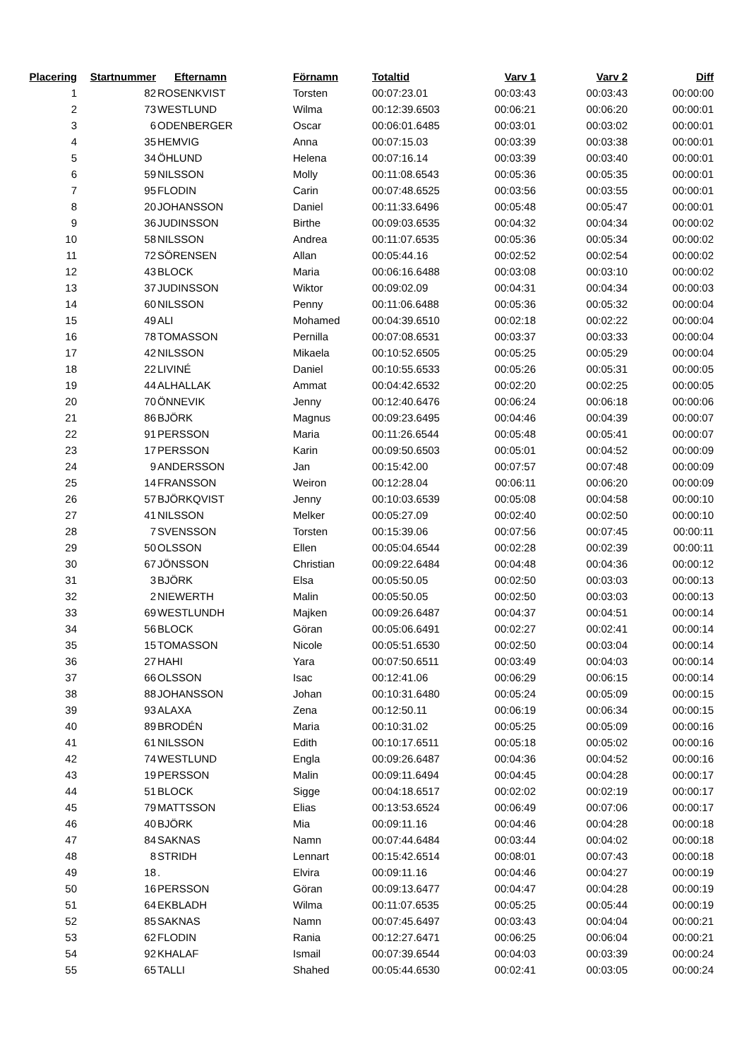| Placering | Startnummer | Efternamn | Förnamn | Totaltid | Varv 1 | Varv 2 | Diff |
| --- | --- | --- | --- | --- | --- | --- | --- |
| 1 | 82 | ROSENKVIST | Torsten | 00:07:23.01 | 00:03:43 | 00:03:43 | 00:00:00 |
| 2 | 73 | WESTLUND | Wilma | 00:12:39.6503 | 00:06:21 | 00:06:20 | 00:00:01 |
| 3 | 6 | ODENBERGER | Oscar | 00:06:01.6485 | 00:03:01 | 00:03:02 | 00:00:01 |
| 4 | 35 | HEMVIG | Anna | 00:07:15.03 | 00:03:39 | 00:03:38 | 00:00:01 |
| 5 | 34 | ÖHLUND | Helena | 00:07:16.14 | 00:03:39 | 00:03:40 | 00:00:01 |
| 6 | 59 | NILSSON | Molly | 00:11:08.6543 | 00:05:36 | 00:05:35 | 00:00:01 |
| 7 | 95 | FLODIN | Carin | 00:07:48.6525 | 00:03:56 | 00:03:55 | 00:00:01 |
| 8 | 20 | JOHANSSON | Daniel | 00:11:33.6496 | 00:05:48 | 00:05:47 | 00:00:01 |
| 9 | 36 | JUDINSSON | Birthe | 00:09:03.6535 | 00:04:32 | 00:04:34 | 00:00:02 |
| 10 | 58 | NILSSON | Andrea | 00:11:07.6535 | 00:05:36 | 00:05:34 | 00:00:02 |
| 11 | 72 | SÖRENSEN | Allan | 00:05:44.16 | 00:02:52 | 00:02:54 | 00:00:02 |
| 12 | 43 | BLOCK | Maria | 00:06:16.6488 | 00:03:08 | 00:03:10 | 00:00:02 |
| 13 | 37 | JUDINSSON | Wiktor | 00:09:02.09 | 00:04:31 | 00:04:34 | 00:00:03 |
| 14 | 60 | NILSSON | Penny | 00:11:06.6488 | 00:05:36 | 00:05:32 | 00:00:04 |
| 15 | 49 | ALI | Mohamed | 00:04:39.6510 | 00:02:18 | 00:02:22 | 00:00:04 |
| 16 | 78 | TOMASSON | Pernilla | 00:07:08.6531 | 00:03:37 | 00:03:33 | 00:00:04 |
| 17 | 42 | NILSSON | Mikaela | 00:10:52.6505 | 00:05:25 | 00:05:29 | 00:00:04 |
| 18 | 22 | LIVINÉ | Daniel | 00:10:55.6533 | 00:05:26 | 00:05:31 | 00:00:05 |
| 19 | 44 | ALHALLAK | Ammat | 00:04:42.6532 | 00:02:20 | 00:02:25 | 00:00:05 |
| 20 | 70 | ÖNNEVIK | Jenny | 00:12:40.6476 | 00:06:24 | 00:06:18 | 00:00:06 |
| 21 | 86 | BJÖRK | Magnus | 00:09:23.6495 | 00:04:46 | 00:04:39 | 00:00:07 |
| 22 | 91 | PERSSON | Maria | 00:11:26.6544 | 00:05:48 | 00:05:41 | 00:00:07 |
| 23 | 17 | PERSSON | Karin | 00:09:50.6503 | 00:05:01 | 00:04:52 | 00:00:09 |
| 24 | 9 | ANDERSSON | Jan | 00:15:42.00 | 00:07:57 | 00:07:48 | 00:00:09 |
| 25 | 14 | FRANSSON | Weiron | 00:12:28.04 | 00:06:11 | 00:06:20 | 00:00:09 |
| 26 | 57 | BJÖRKQVIST | Jenny | 00:10:03.6539 | 00:05:08 | 00:04:58 | 00:00:10 |
| 27 | 41 | NILSSON | Melker | 00:05:27.09 | 00:02:40 | 00:02:50 | 00:00:10 |
| 28 | 7 | SVENSSON | Torsten | 00:15:39.06 | 00:07:56 | 00:07:45 | 00:00:11 |
| 29 | 50 | OLSSON | Ellen | 00:05:04.6544 | 00:02:28 | 00:02:39 | 00:00:11 |
| 30 | 67 | JÖNSSON | Christian | 00:09:22.6484 | 00:04:48 | 00:04:36 | 00:00:12 |
| 31 | 3 | BJÖRK | Elsa | 00:05:50.05 | 00:02:50 | 00:03:03 | 00:00:13 |
| 32 | 2 | NIEWERTH | Malin | 00:05:50.05 | 00:02:50 | 00:03:03 | 00:00:13 |
| 33 | 69 | WESTLUNDH | Majken | 00:09:26.6487 | 00:04:37 | 00:04:51 | 00:00:14 |
| 34 | 56 | BLOCK | Göran | 00:05:06.6491 | 00:02:27 | 00:02:41 | 00:00:14 |
| 35 | 15 | TOMASSON | Nicole | 00:05:51.6530 | 00:02:50 | 00:03:04 | 00:00:14 |
| 36 | 27 | HAHI | Yara | 00:07:50.6511 | 00:03:49 | 00:04:03 | 00:00:14 |
| 37 | 66 | OLSSON | Isac | 00:12:41.06 | 00:06:29 | 00:06:15 | 00:00:14 |
| 38 | 88 | JOHANSSON | Johan | 00:10:31.6480 | 00:05:24 | 00:05:09 | 00:00:15 |
| 39 | 93 | ALAXA | Zena | 00:12:50.11 | 00:06:19 | 00:06:34 | 00:00:15 |
| 40 | 89 | BRODÉN | Maria | 00:10:31.02 | 00:05:25 | 00:05:09 | 00:00:16 |
| 41 | 61 | NILSSON | Edith | 00:10:17.6511 | 00:05:18 | 00:05:02 | 00:00:16 |
| 42 | 74 | WESTLUND | Engla | 00:09:26.6487 | 00:04:36 | 00:04:52 | 00:00:16 |
| 43 | 19 | PERSSON | Malin | 00:09:11.6494 | 00:04:45 | 00:04:28 | 00:00:17 |
| 44 | 51 | BLOCK | Sigge | 00:04:18.6517 | 00:02:02 | 00:02:19 | 00:00:17 |
| 45 | 79 | MATTSSON | Elias | 00:13:53.6524 | 00:06:49 | 00:07:06 | 00:00:17 |
| 46 | 40 | BJÖRK | Mia | 00:09:11.16 | 00:04:46 | 00:04:28 | 00:00:18 |
| 47 | 84 | SAKNAS | Namn | 00:07:44.6484 | 00:03:44 | 00:04:02 | 00:00:18 |
| 48 | 8 | STRIDH | Lennart | 00:15:42.6514 | 00:08:01 | 00:07:43 | 00:00:18 |
| 49 | 18 | . | Elvira | 00:09:11.16 | 00:04:46 | 00:04:27 | 00:00:19 |
| 50 | 16 | PERSSON | Göran | 00:09:13.6477 | 00:04:47 | 00:04:28 | 00:00:19 |
| 51 | 64 | EKBLADH | Wilma | 00:11:07.6535 | 00:05:25 | 00:05:44 | 00:00:19 |
| 52 | 85 | SAKNAS | Namn | 00:07:45.6497 | 00:03:43 | 00:04:04 | 00:00:21 |
| 53 | 62 | FLODIN | Rania | 00:12:27.6471 | 00:06:25 | 00:06:04 | 00:00:21 |
| 54 | 92 | KHALAF | Ismail | 00:07:39.6544 | 00:04:03 | 00:03:39 | 00:00:24 |
| 55 | 65 | TALLI | Shahed | 00:05:44.6530 | 00:02:41 | 00:03:05 | 00:00:24 |